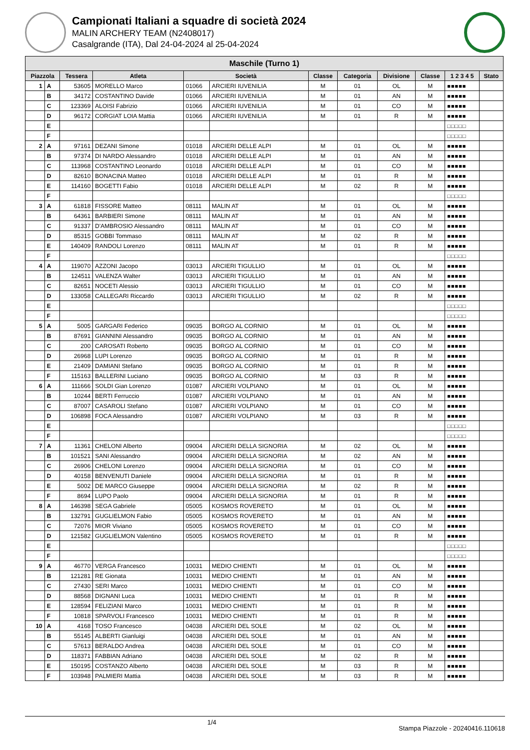Campionati Italiani a squadre di società 2024
MALIN ARCHERY TEAM (N2408017)
Casalgrande (ITA), Dal 24-04-2024 al 25-04-2024
| Maschile (Turno 1) | | | | | | | | | | | |
| --- | --- | --- | --- | --- | --- | --- | --- | --- | --- | --- | --- |
| Piazzola | | Tessera | Atleta | Società | | Classe | Categoria | Divisione | Classe | 1 2 3 4 5 | Stato |
| 1 | A | 53605 | MORELLO Marco | 01066 | ARCIERI IUVENILIA | M | 01 | OL | M | ■■■■■ | |
| | B | 34172 | COSTANTINO Davide | 01066 | ARCIERI IUVENILIA | M | 01 | AN | M | ■■■■■ | |
| | C | 123369 | ALOISI Fabrizio | 01066 | ARCIERI IUVENILIA | M | 01 | CO | M | ■■■■■ | |
| | D | 96172 | CORGIAT LOIA Mattia | 01066 | ARCIERI IUVENILIA | M | 01 | R | M | ■■■■■ | |
| | E | | | | | | | | | □□□□□ | |
| | F | | | | | | | | | □□□□□ | |
| 2 | A | 97161 | DEZANI Simone | 01018 | ARCIERI DELLE ALPI | M | 01 | OL | M | ■■■■■ | |
| | B | 97374 | DI NARDO Alessandro | 01018 | ARCIERI DELLE ALPI | M | 01 | AN | M | ■■■■■ | |
| | C | 113968 | COSTANTINO Leonardo | 01018 | ARCIERI DELLE ALPI | M | 01 | CO | M | ■■■■■ | |
| | D | 82610 | BONACINA Matteo | 01018 | ARCIERI DELLE ALPI | M | 01 | R | M | ■■■■■ | |
| | E | 114160 | BOGETTI Fabio | 01018 | ARCIERI DELLE ALPI | M | 02 | R | M | ■■■■■ | |
| | F | | | | | | | | | □□□□□ | |
| 3 | A | 61818 | FISSORE Matteo | 08111 | MALIN AT | M | 01 | OL | M | ■■■■■ | |
| | B | 64361 | BARBIERI Simone | 08111 | MALIN AT | M | 01 | AN | M | ■■■■■ | |
| | C | 91337 | D'AMBROSIO Alessandro | 08111 | MALIN AT | M | 01 | CO | M | ■■■■■ | |
| | D | 85315 | GOBBI Tommaso | 08111 | MALIN AT | M | 02 | R | M | ■■■■■ | |
| | E | 140409 | RANDOLI Lorenzo | 08111 | MALIN AT | M | 01 | R | M | ■■■■■ | |
| | F | | | | | | | | | □□□□□ | |
| 4 | A | 119070 | AZZONI Jacopo | 03013 | ARCIERI TIGULLIO | M | 01 | OL | M | ■■■■■ | |
| | B | 124511 | VALENZA Walter | 03013 | ARCIERI TIGULLIO | M | 01 | AN | M | ■■■■■ | |
| | C | 82651 | NOCETI Alessio | 03013 | ARCIERI TIGULLIO | M | 01 | CO | M | ■■■■■ | |
| | D | 133058 | CALLEGARI Riccardo | 03013 | ARCIERI TIGULLIO | M | 02 | R | M | ■■■■■ | |
| | E | | | | | | | | | □□□□□ | |
| | F | | | | | | | | | □□□□□ | |
| 5 | A | 5005 | GARGARI Federico | 09035 | BORGO AL CORNIO | M | 01 | OL | M | ■■■■■ | |
| | B | 87691 | GIANNINI Alessandro | 09035 | BORGO AL CORNIO | M | 01 | AN | M | ■■■■■ | |
| | C | 200 | CAROSATI Roberto | 09035 | BORGO AL CORNIO | M | 01 | CO | M | ■■■■■ | |
| | D | 26968 | LUPI Lorenzo | 09035 | BORGO AL CORNIO | M | 01 | R | M | ■■■■■ | |
| | E | 21409 | DAMIANI Stefano | 09035 | BORGO AL CORNIO | M | 01 | R | M | ■■■■■ | |
| | F | 115163 | BALLERINI Luciano | 09035 | BORGO AL CORNIO | M | 03 | R | M | ■■■■■ | |
| 6 | A | 111666 | SOLDI Gian Lorenzo | 01087 | ARCIERI VOLPIANO | M | 01 | OL | M | ■■■■■ | |
| | B | 10244 | BERTI Ferruccio | 01087 | ARCIERI VOLPIANO | M | 01 | AN | M | ■■■■■ | |
| | C | 87007 | CASAROLI Stefano | 01087 | ARCIERI VOLPIANO | M | 01 | CO | M | ■■■■■ | |
| | D | 106898 | FOCA Alessandro | 01087 | ARCIERI VOLPIANO | M | 03 | R | M | ■■■■■ | |
| | E | | | | | | | | | □□□□□ | |
| | F | | | | | | | | | □□□□□ | |
| 7 | A | 11361 | CHELONI Alberto | 09004 | ARCIERI DELLA SIGNORIA | M | 02 | OL | M | ■■■■■ | |
| | B | 101521 | SANI Alessandro | 09004 | ARCIERI DELLA SIGNORIA | M | 02 | AN | M | ■■■■■ | |
| | C | 26906 | CHELONI Lorenzo | 09004 | ARCIERI DELLA SIGNORIA | M | 01 | CO | M | ■■■■■ | |
| | D | 40158 | BENVENUTI Daniele | 09004 | ARCIERI DELLA SIGNORIA | M | 01 | R | M | ■■■■■ | |
| | E | 5002 | DE MARCO Giuseppe | 09004 | ARCIERI DELLA SIGNORIA | M | 02 | R | M | ■■■■■ | |
| | F | 8694 | LUPO Paolo | 09004 | ARCIERI DELLA SIGNORIA | M | 01 | R | M | ■■■■■ | |
| 8 | A | 146398 | SEGA Gabriele | 05005 | KOSMOS ROVERETO | M | 01 | OL | M | ■■■■■ | |
| | B | 132791 | GUGLIELMON Fabio | 05005 | KOSMOS ROVERETO | M | 01 | AN | M | ■■■■■ | |
| | C | 72076 | MIOR Viviano | 05005 | KOSMOS ROVERETO | M | 01 | CO | M | ■■■■■ | |
| | D | 121582 | GUGLIELMON Valentino | 05005 | KOSMOS ROVERETO | M | 01 | R | M | ■■■■■ | |
| | E | | | | | | | | | □□□□□ | |
| | F | | | | | | | | | □□□□□ | |
| 9 | A | 46770 | VERGA Francesco | 10031 | MEDIO CHIENTI | M | 01 | OL | M | ■■■■■ | |
| | B | 121281 | RE Gionata | 10031 | MEDIO CHIENTI | M | 01 | AN | M | ■■■■■ | |
| | C | 27430 | SERI Marco | 10031 | MEDIO CHIENTI | M | 01 | CO | M | ■■■■■ | |
| | D | 88568 | DIGNANI Luca | 10031 | MEDIO CHIENTI | M | 01 | R | M | ■■■■■ | |
| | E | 128594 | FELIZIANI Marco | 10031 | MEDIO CHIENTI | M | 01 | R | M | ■■■■■ | |
| | F | 10818 | SPARVOLI Francesco | 10031 | MEDIO CHIENTI | M | 01 | R | M | ■■■■■ | |
| 10 | A | 4168 | TOSO Francesco | 04038 | ARCIERI DEL SOLE | M | 02 | OL | M | ■■■■■ | |
| | B | 55145 | ALBERTI Gianluigi | 04038 | ARCIERI DEL SOLE | M | 01 | AN | M | ■■■■■ | |
| | C | 57613 | BERALDO Andrea | 04038 | ARCIERI DEL SOLE | M | 01 | CO | M | ■■■■■ | |
| | D | 118371 | FABBIAN Adriano | 04038 | ARCIERI DEL SOLE | M | 02 | R | M | ■■■■■ | |
| | E | 150195 | COSTANZO Alberto | 04038 | ARCIERI DEL SOLE | M | 03 | R | M | ■■■■■ | |
| | F | 103948 | PALMIERI Mattia | 04038 | ARCIERI DEL SOLE | M | 03 | R | M | ■■■■■ | |
1/4 Stampa Piazzole - 20240416.110618